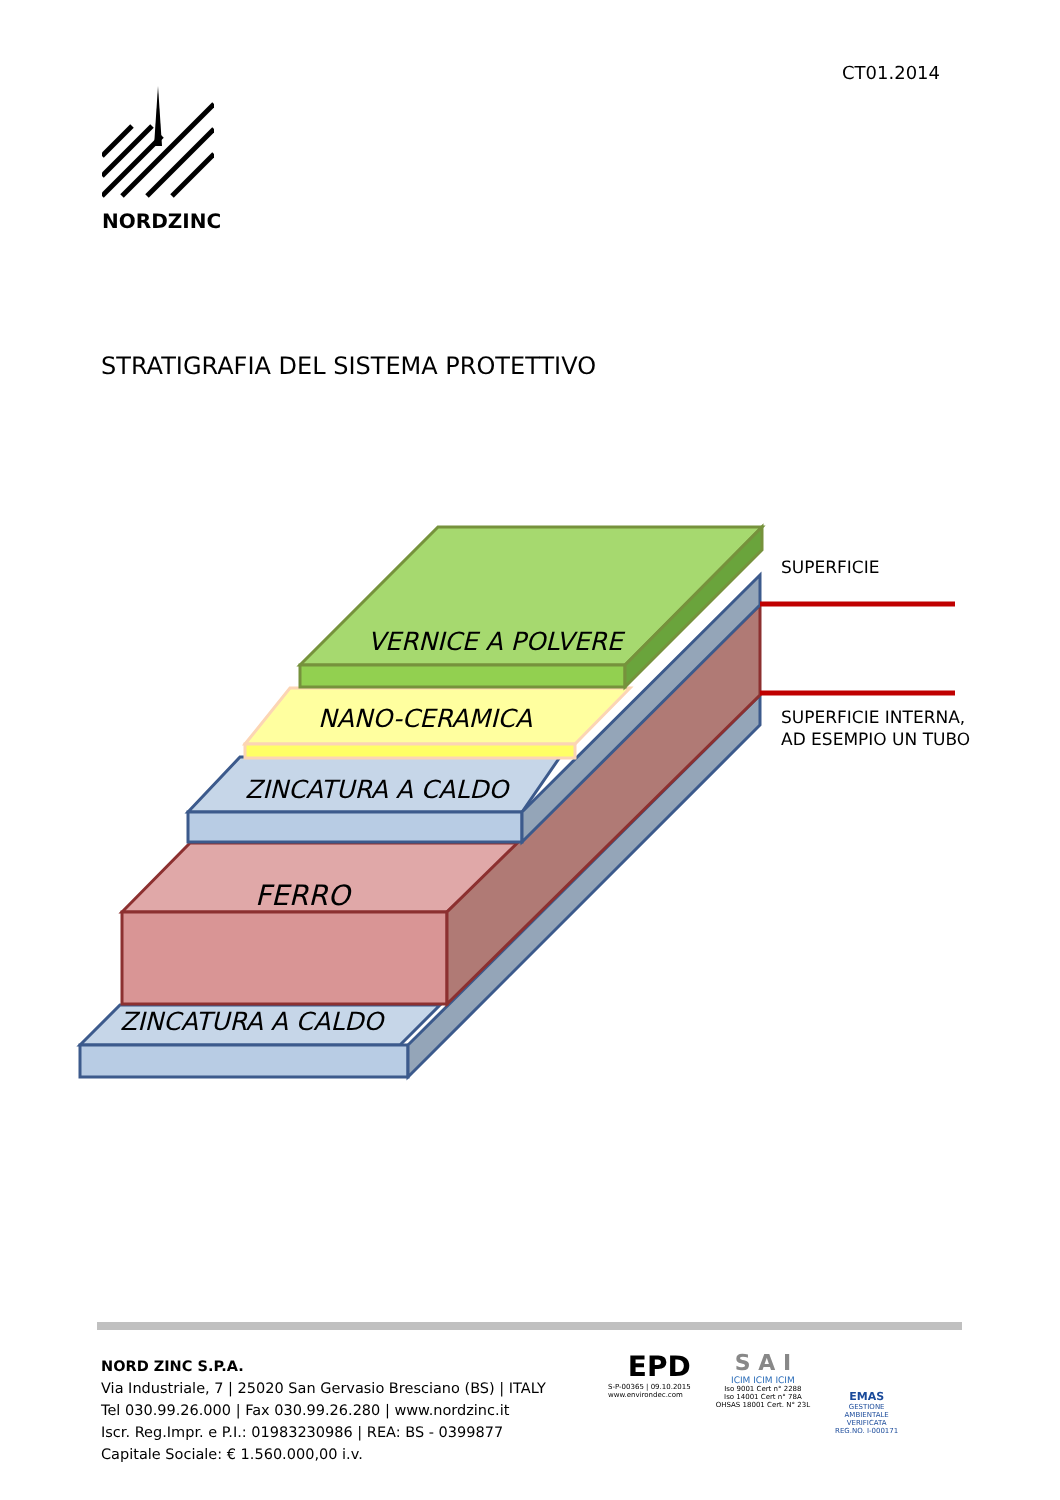CT01.2014
NORDZINC
STRATIGRAFIA DEL SISTEMA PROTETTIVO
VERNICE A POLVERE
NANO-CERAMICA
ZINCATURA A CALDO
FERRO
ZINCATURA A CALDO
SUPERFICIE
SUPERFICIE INTERNA,
AD ESEMPIO UN TUBO
NORD ZINC S.P.A.
Via Industriale, 7 | 25020 San Gervasio Bresciano (BS) | ITALY
Tel 030.99.26.000 | Fax 030.99.26.280 | www.nordzinc.it
Iscr. Reg.Impr. e P.I.: 01983230986 | REA: BS - 0399877
Capitale Sociale: € 1.560.000,00 i.v.
EPD
S-P-00365 | 09.10.2015
www.environdec.com
S A I
ICIM ICIM ICIM
Iso 9001 Cert n° 2288
Iso 14001 Cert n° 78A
OHSAS 18001 Cert. N° 23L
EMAS
GESTIONE
AMBIENTALE
VERIFICATA
REG.NO. I-000171